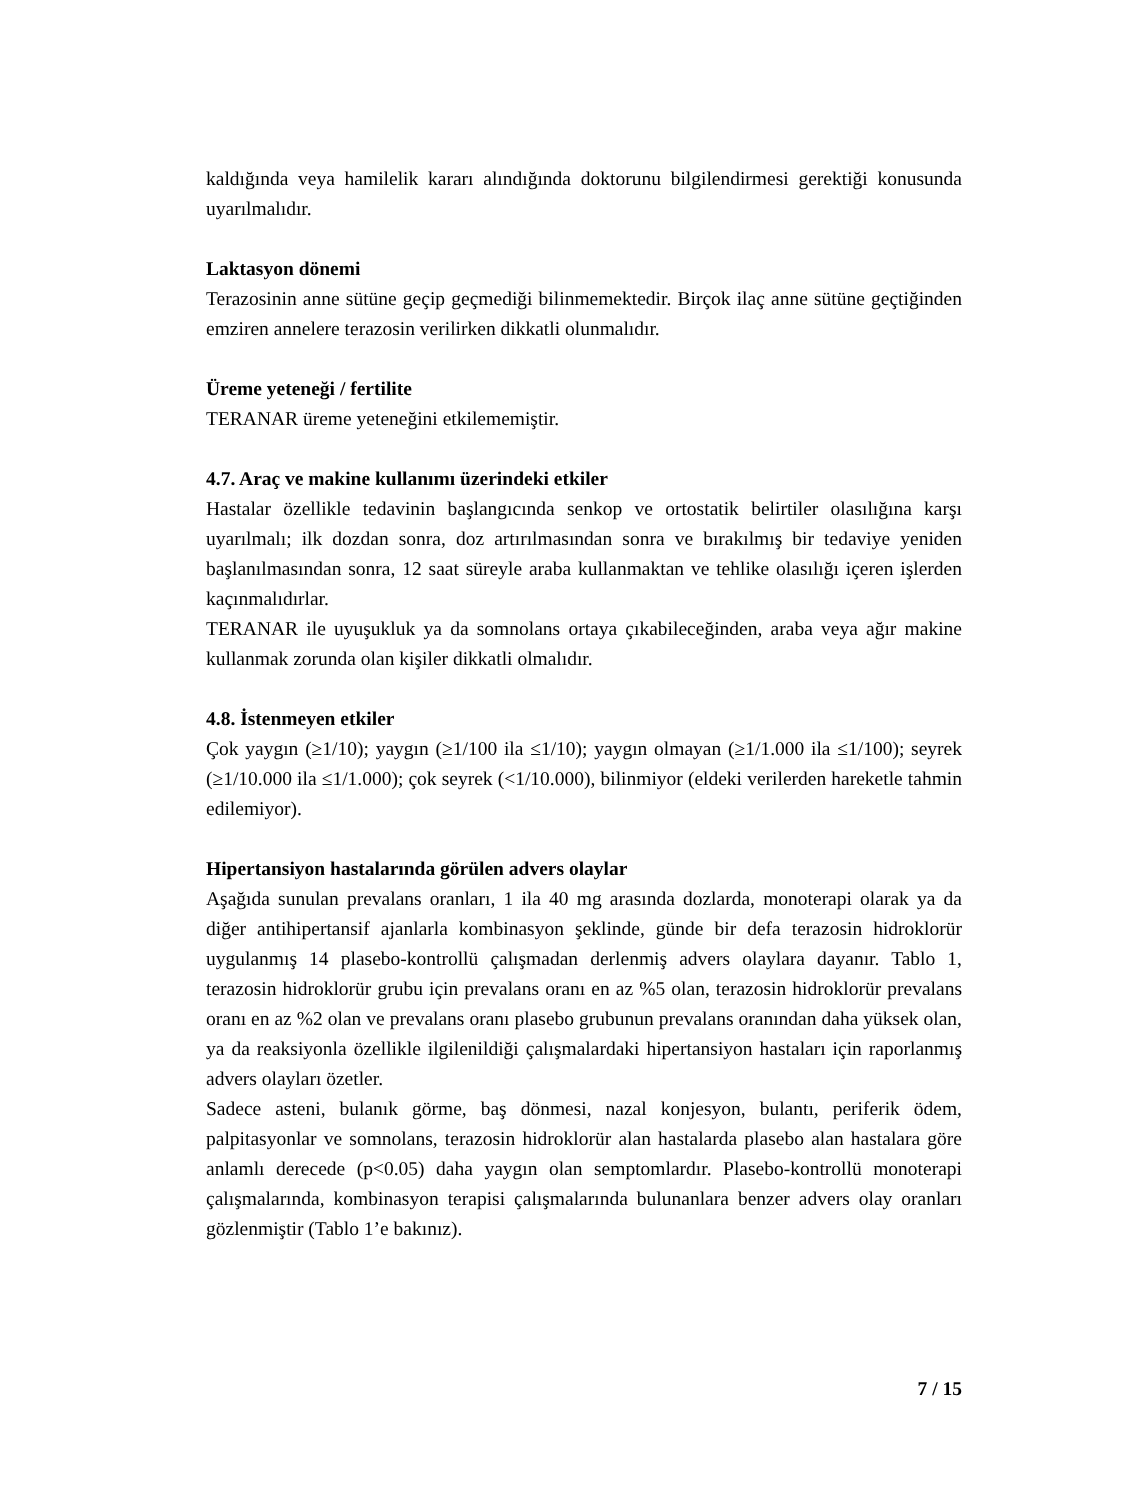kaldığında veya hamilelik kararı alındığında doktorunu bilgilendirmesi gerektiği konusunda uyarılmalıdır.
Laktasyon dönemi
Terazosinin anne sütüne geçip geçmediği bilinmemektedir. Birçok ilaç anne sütüne geçtiğinden emziren annelere terazosin verilirken dikkatli olunmalıdır.
Üreme yeteneği / fertilite
TERANAR üreme yeteneğini etkilememiştir.
4.7. Araç ve makine kullanımı üzerindeki etkiler
Hastalar özellikle tedavinin başlangıcında senkop ve ortostatik belirtiler olasılığına karşı uyarılmalı; ilk dozdan sonra, doz artırılmasından sonra ve bırakılmış bir tedaviye yeniden başlanılmasından sonra, 12 saat süreyle araba kullanmaktan ve tehlike olasılığı içeren işlerden kaçınmalıdırlar.
TERANAR ile uyuşukluk ya da somnolans ortaya çıkabileceğinden, araba veya ağır makine kullanmak zorunda olan kişiler dikkatli olmalıdır.
4.8. İstenmeyen etkiler
Çok yaygın (≥1/10); yaygın (≥1/100 ila ≤1/10); yaygın olmayan (≥1/1.000 ila ≤1/100); seyrek (≥1/10.000 ila ≤1/1.000); çok seyrek (<1/10.000), bilinmiyor (eldeki verilerden hareketle tahmin edilemiyor).
Hipertansiyon hastalarında görülen advers olaylar
Aşağıda sunulan prevalans oranları, 1 ila 40 mg arasında dozlarda, monoterapi olarak ya da diğer antihipertansif ajanlarla kombinasyon şeklinde, günde bir defa terazosin hidroklorür uygulanmış 14 plasebo-kontrollü çalışmadan derlenmiş advers olaylara dayanır. Tablo 1, terazosin hidroklorür grubu için prevalans oranı en az %5 olan, terazosin hidroklorür prevalans oranı en az %2 olan ve prevalans oranı plasebo grubunun prevalans oranından daha yüksek olan, ya da reaksiyonla özellikle ilgilenildiği çalışmalardaki hipertansiyon hastaları için raporlanmış advers olayları özetler.
Sadece asteni, bulanık görme, baş dönmesi, nazal konjesyon, bulantı, periferik ödem, palpitasyonlar ve somnolans, terazosin hidroklorür alan hastalarda plasebo alan hastalara göre anlamlı derecede (p<0.05) daha yaygın olan semptomlardır. Plasebo-kontrollü monoterapi çalışmalarında, kombinasyon terapisi çalışmalarında bulunanlara benzer advers olay oranları gözlenmiştir (Tablo 1’e bakınız).
7 / 15